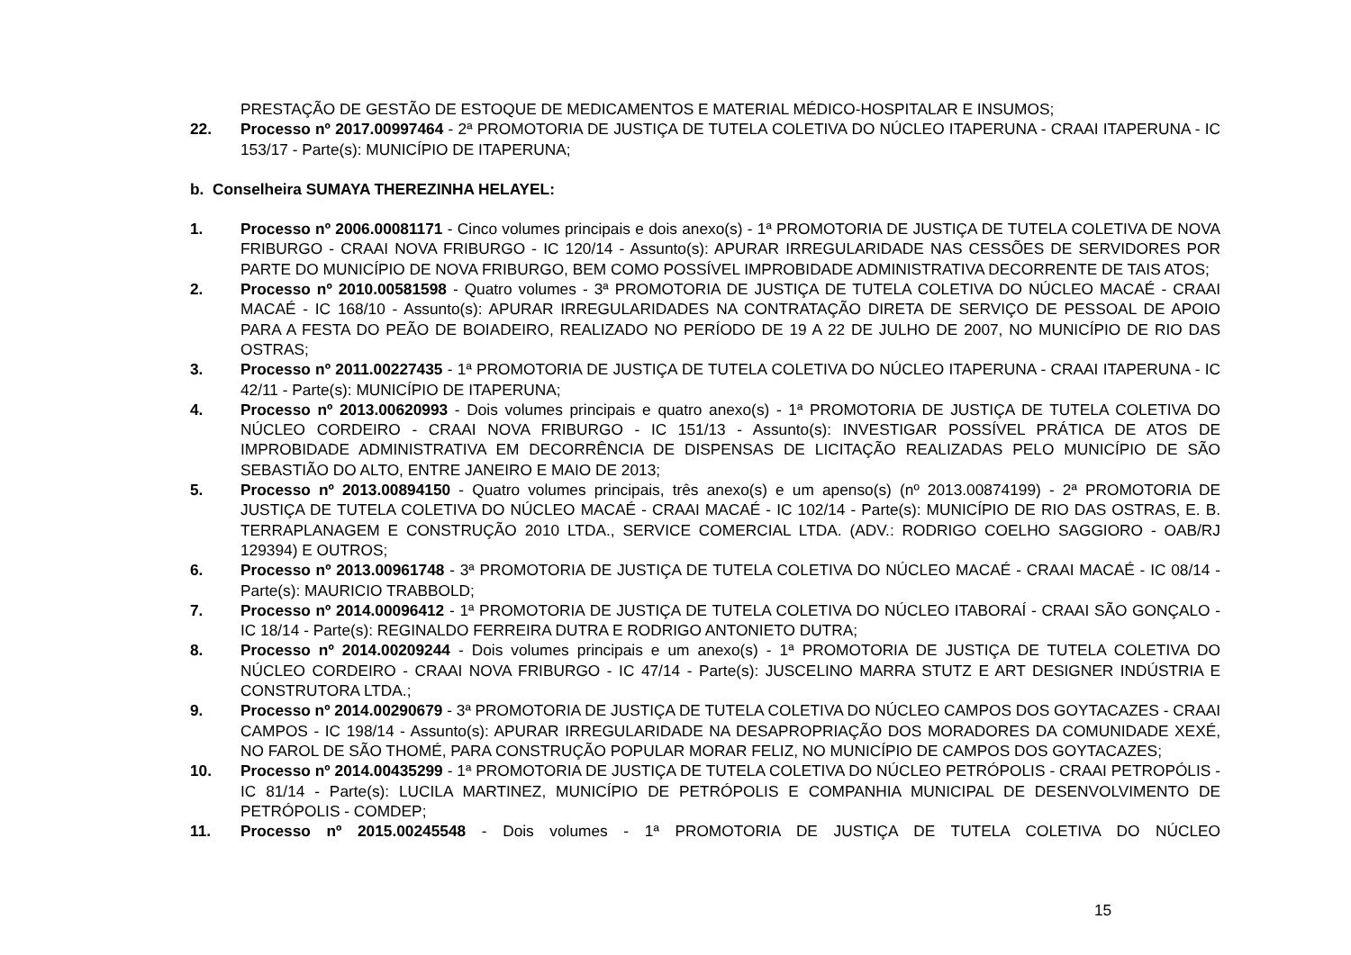PRESTAÇÃO DE GESTÃO DE ESTOQUE DE MEDICAMENTOS E MATERIAL MÉDICO-HOSPITALAR E INSUMOS;
22. Processo nº 2017.00997464 - 2ª PROMOTORIA DE JUSTIÇA DE TUTELA COLETIVA DO NÚCLEO ITAPERUNA - CRAAI ITAPERUNA - IC 153/17 - Parte(s): MUNICÍPIO DE ITAPERUNA;
b. Conselheira SUMAYA THEREZINHA HELAYEL:
1. Processo nº 2006.00081171 - Cinco volumes principais e dois anexo(s) - 1ª PROMOTORIA DE JUSTIÇA DE TUTELA COLETIVA DE NOVA FRIBURGO - CRAAI NOVA FRIBURGO - IC 120/14 - Assunto(s): APURAR IRREGULARIDADE NAS CESSÕES DE SERVIDORES POR PARTE DO MUNICÍPIO DE NOVA FRIBURGO, BEM COMO POSSÍVEL IMPROBIDADE ADMINISTRATIVA DECORRENTE DE TAIS ATOS;
2. Processo nº 2010.00581598 - Quatro volumes - 3ª PROMOTORIA DE JUSTIÇA DE TUTELA COLETIVA DO NÚCLEO MACAÉ - CRAAI MACAÉ - IC 168/10 - Assunto(s): APURAR IRREGULARIDADES NA CONTRATAÇÃO DIRETA DE SERVIÇO DE PESSOAL DE APOIO PARA A FESTA DO PEÃO DE BOIADEIRO, REALIZADO NO PERÍODO DE 19 A 22 DE JULHO DE 2007, NO MUNICÍPIO DE RIO DAS OSTRAS;
3. Processo nº 2011.00227435 - 1ª PROMOTORIA DE JUSTIÇA DE TUTELA COLETIVA DO NÚCLEO ITAPERUNA - CRAAI ITAPERUNA - IC 42/11 - Parte(s): MUNICÍPIO DE ITAPERUNA;
4. Processo nº 2013.00620993 - Dois volumes principais e quatro anexo(s) - 1ª PROMOTORIA DE JUSTIÇA DE TUTELA COLETIVA DO NÚCLEO CORDEIRO - CRAAI NOVA FRIBURGO - IC 151/13 - Assunto(s): INVESTIGAR POSSÍVEL PRÁTICA DE ATOS DE IMPROBIDADE ADMINISTRATIVA EM DECORRÊNCIA DE DISPENSAS DE LICITAÇÃO REALIZADAS PELO MUNICÍPIO DE SÃO SEBASTIÃO DO ALTO, ENTRE JANEIRO E MAIO DE 2013;
5. Processo nº 2013.00894150 - Quatro volumes principais, três anexo(s) e um apenso(s) (nº 2013.00874199) - 2ª PROMOTORIA DE JUSTIÇA DE TUTELA COLETIVA DO NÚCLEO MACAÉ - CRAAI MACAÉ - IC 102/14 - Parte(s): MUNICÍPIO DE RIO DAS OSTRAS, E. B. TERRAPLANAGEM E CONSTRUÇÃO 2010 LTDA., SERVICE COMERCIAL LTDA. (ADV.: RODRIGO COELHO SAGGIORO - OAB/RJ 129394) E OUTROS;
6. Processo nº 2013.00961748 - 3ª PROMOTORIA DE JUSTIÇA DE TUTELA COLETIVA DO NÚCLEO MACAÉ - CRAAI MACAÉ - IC 08/14 - Parte(s): MAURICIO TRABBOLD;
7. Processo nº 2014.00096412 - 1ª PROMOTORIA DE JUSTIÇA DE TUTELA COLETIVA DO NÚCLEO ITABORAÍ - CRAAI SÃO GONÇALO - IC 18/14 - Parte(s): REGINALDO FERREIRA DUTRA E RODRIGO ANTONIETO DUTRA;
8. Processo nº 2014.00209244 - Dois volumes principais e um anexo(s) - 1ª PROMOTORIA DE JUSTIÇA DE TUTELA COLETIVA DO NÚCLEO CORDEIRO - CRAAI NOVA FRIBURGO - IC 47/14 - Parte(s): JUSCELINO MARRA STUTZ E ART DESIGNER INDÚSTRIA E CONSTRUTORA LTDA.;
9. Processo nº 2014.00290679 - 3ª PROMOTORIA DE JUSTIÇA DE TUTELA COLETIVA DO NÚCLEO CAMPOS DOS GOYTACAZES - CRAAI CAMPOS - IC 198/14 - Assunto(s): APURAR IRREGULARIDADE NA DESAPROPRIAÇÃO DOS MORADORES DA COMUNIDADE XEXÉ, NO FAROL DE SÃO THOMÉ, PARA CONSTRUÇÃO POPULAR MORAR FELIZ, NO MUNICÍPIO DE CAMPOS DOS GOYTACAZES;
10. Processo nº 2014.00435299 - 1ª PROMOTORIA DE JUSTIÇA DE TUTELA COLETIVA DO NÚCLEO PETRÓPOLIS - CRAAI PETROPÓLIS - IC 81/14 - Parte(s): LUCILA MARTINEZ, MUNICÍPIO DE PETRÓPOLIS E COMPANHIA MUNICIPAL DE DESENVOLVIMENTO DE PETRÓPOLIS - COMDEP;
11. Processo nº 2015.00245548 - Dois volumes - 1ª PROMOTORIA DE JUSTIÇA DE TUTELA COLETIVA DO NÚCLEO
15